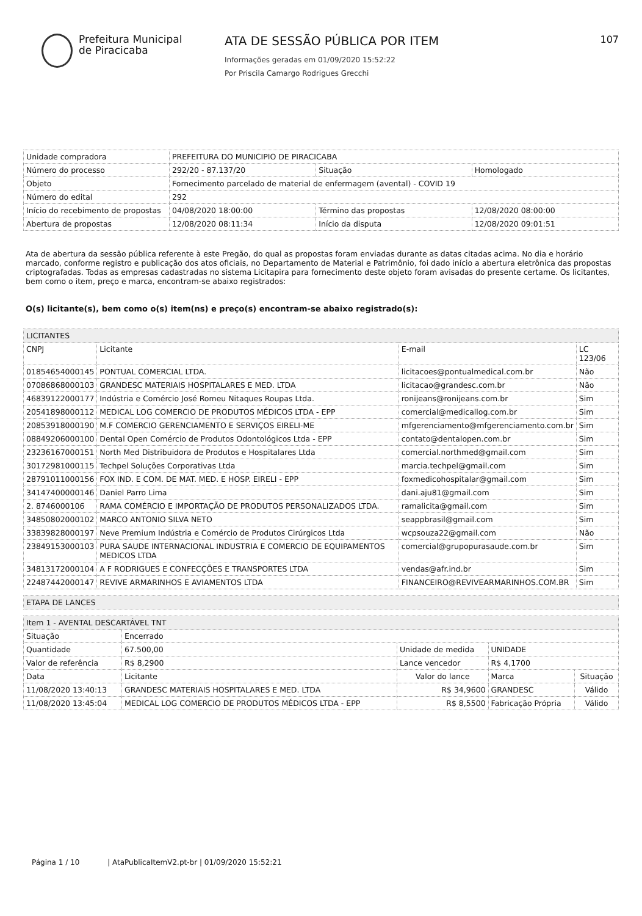Prefeitura Municipal
de Piracicaba
ATA DE SESSÃO PÚBLICA POR ITEM
Informações geradas em 01/09/2020 15:52:22
Por Priscila Camargo Rodrigues Grecchi
107
| Unidade compradora | PREFEITURA DO MUNICIPIO DE PIRACICABA | | |
| Número do processo | 292/20 - 87.137/20 | Situação | Homologado |
| Objeto | Fornecimento parcelado de material de enfermagem (avental) - COVID 19 | | |
| Número do edital | 292 | | |
| Início do recebimento de propostas | 04/08/2020 18:00:00 | Término das propostas | 12/08/2020 08:00:00 |
| Abertura de propostas | 12/08/2020 08:11:34 | Início da disputa | 12/08/2020 09:01:51 |
Ata de abertura da sessão pública referente à este Pregão, do qual as propostas foram enviadas durante as datas citadas acima. No dia e horário marcado, conforme registro e publicação dos atos oficiais, no Departamento de Material e Patrimônio, foi dado início a abertura eletrônica das propostas criptografadas. Todas as empresas cadastradas no sistema Licitapira para fornecimento deste objeto foram avisadas do presente certame. Os licitantes, bem como o item, preço e marca, encontram-se abaixo registrados:
O(s) licitante(s), bem como o(s) item(ns) e preço(s) encontram-se abaixo registrado(s):
| LICITANTES | | | |
| --- | --- | --- | --- |
| CNPJ | Licitante | E-mail | LC 123/06 |
| 01854654000145 | PONTUAL COMERCIAL LTDA. | licitacoes@pontualmedical.com.br | Não |
| 07086868000103 | GRANDESC MATERIAIS HOSPITALARES E MED. LTDA | licitacao@grandesc.com.br | Não |
| 46839122000177 | Indústria e Comércio José Romeu Nitaques Roupas Ltda. | ronijeans@ronijeans.com.br | Sim |
| 20541898000112 | MEDICAL LOG COMERCIO DE PRODUTOS MÉDICOS LTDA - EPP | comercial@medicallog.com.br | Sim |
| 20853918000190 | M.F COMERCIO GERENCIAMENTO E SERVIÇOS EIRELI-ME | mfgerenciamento@mfgerenciamento.com.br | Sim |
| 08849206000100 | Dental Open Comércio de Produtos Odontológicos Ltda - EPP | contato@dentalopen.com.br | Sim |
| 23236167000151 | North Med Distribuidora de Produtos e Hospitalares Ltda | comercial.northmed@gmail.com | Sim |
| 30172981000115 | Techpel Soluções Corporativas Ltda | marcia.techpel@gmail.com | Sim |
| 28791011000156 | FOX IND. E COM. DE MAT. MED. E HOSP. EIRELI - EPP | foxmedicohospitalar@gmail.com | Sim |
| 34147400000146 | Daniel Parro Lima | dani.aju81@gmail.com | Sim |
| 2. 8746000106 | RAMA COMÉRCIO E IMPORTAÇÃO DE PRODUTOS PERSONALIZADOS LTDA. | ramalicita@gmail.com | Sim |
| 34850802000102 | MARCO ANTONIO SILVA NETO | seappbrasil@gmail.com | Sim |
| 33839828000197 | Neve Premium Indústria e Comércio de Produtos Cirúrgicos Ltda | wcpsouza22@gmail.com | Não |
| 23849153000103 | PURA SAUDE INTERNACIONAL INDUSTRIA E COMERCIO DE EQUIPAMENTOS MEDICOS LTDA | comercial@grupopurasaude.com.br | Sim |
| 34813172000104 | A F RODRIGUES E CONFECÇÕES E TRANSPORTES LTDA | vendas@afr.ind.br | Sim |
| 22487442000147 | REVIVE ARMARINHOS E AVIAMENTOS LTDA | FINANCEIRO@REVIVEARMARINHOS.COM.BR | Sim |
| ETAPA DE LANCES |
| Item 1 - AVENTAL DESCARTÁVEL TNT | | | | |
| Situação | Encerrado | | | |
| Quantidade | 67.500,00 | Unidade de medida | UNIDADE | |
| Valor de referência | R$ 8,2900 | Lance vencedor | R$ 4,1700 | |
| Data | Licitante | Valor do lance | Marca | Situação |
| 11/08/2020 13:40:13 | GRANDESC MATERIAIS HOSPITALARES E MED. LTDA | R$ 34,9600 | GRANDESC | Válido |
| 11/08/2020 13:45:04 | MEDICAL LOG COMERCIO DE PRODUTOS MÉDICOS LTDA - EPP | R$ 8,5500 | Fabricação Própria | Válido |
Página 1 / 10 | AtaPublicaItemV2.pt-br | 01/09/2020 15:52:21